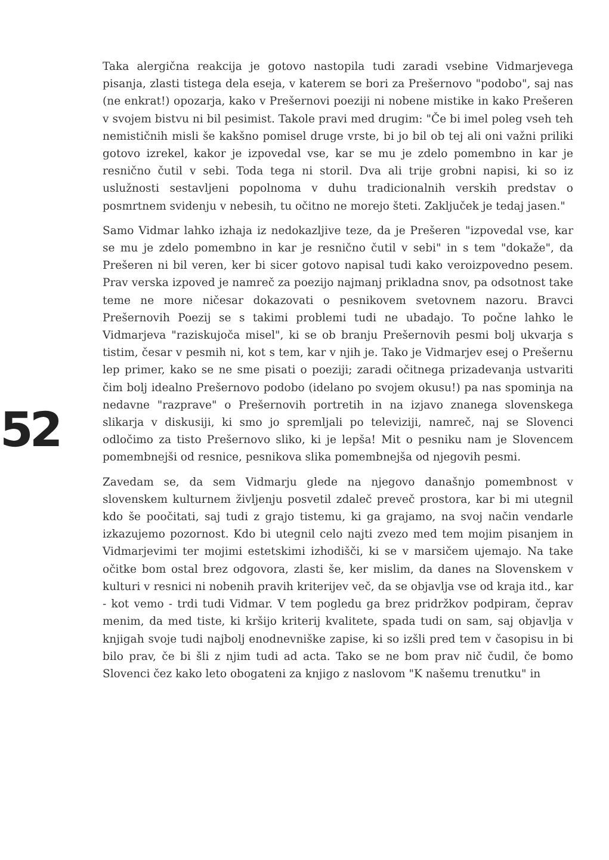Taka alergična reakcija je gotovo nastopila tudi zaradi vsebine Vidmarjevega pisanja, zlasti tistega dela eseja, v katerem se bori za Prešernovo "podobo", saj nas (ne enkrat!) opozarja, kako v Prešernovi poeziji ni nobene mistike in kako Prešeren v svojem bistvu ni bil pesimist. Takole pravi med drugim: "Če bi imel poleg vseh teh nemističnih misli še kakšno pomisel druge vrste, bi jo bil ob tej ali oni važni priliki gotovo izrekel, kakor je izpovedal vse, kar se mu je zdelo pomembno in kar je resnično čutil v sebi. Toda tega ni storil. Dva ali trije grobni napisi, ki so iz uslužnosti sestavljeni popolnoma v duhu tradicionalnih verskih predstav o posmrtnem svidenju v nebesih, tu očitno ne morejo šteti. Zaključek je tedaj jasen."
Samo Vidmar lahko izhaja iz nedokazljive teze, da je Prešeren "izpovedal vse, kar se mu je zdelo pomembno in kar je resnično čutil v sebi" in s tem "dokaže", da Prešeren ni bil veren, ker bi sicer gotovo napisal tudi kako veroizpovedno pesem. Prav verska izpoved je namreč za poezijo najmanj prikladna snov, pa odsotnost take teme ne more ničesar dokazovati o pesnikovem svetovnem nazoru. Bravci Prešernovih Poezij se s takimi problemi tudi ne ubadajo. To počne lahko le Vidmarjeva "raziskujoča misel", ki se ob branju Prešernovih pesmi bolj ukvarja s tistim, česar v pesmih ni, kot s tem, kar v njih je. Tako je Vidmarjev esej o Prešernu lep primer, kako se ne sme pisati o poeziji; zaradi očitnega prizadevanja ustvariti čim bolj idealno Prešernovo podobo (idelano po svojem okusu!) pa nas spominja na nedavne "razprave" o Prešernovih portretih in na izjavo znanega slovenskega slikarja v diskusiji, ki smo jo spremljali po televiziji, namreč, naj se Slovenci odločimo za tisto Prešernovo sliko, ki je lepša! Mit o pesniku nam je Slovencem pomembnejši od resnice, pesnikova slika pomembnejša od njegovih pesmi.
Zavedam se, da sem Vidmarju glede na njegovo današnjo pomembnost v slovenskem kulturnem življenju posvetil zdaleč preveč prostora, kar bi mi utegnil kdo še poočitati, saj tudi z grajo tistemu, ki ga grajamo, na svoj način vendarle izkazujemo pozornost. Kdo bi utegnil celo najti zvezo med tem mojim pisanjem in Vidmarjevimi ter mojimi estetskimi izhodišči, ki se v marsičem ujemajo. Na take očitke bom ostal brez odgovora, zlasti še, ker mislim, da danes na Slovenskem v kulturi v resnici ni nobenih pravih kriterijev več, da se objavlja vse od kraja itd., kar - kot vemo - trdi tudi Vidmar. V tem pogledu ga brez pridržkov podpiram, čeprav menim, da med tiste, ki kršijo kriterij kvalitete, spada tudi on sam, saj objavlja v knjigah svoje tudi najbolj enodnevniške zapise, ki so izšli pred tem v časopisu in bi bilo prav, če bi šli z njim tudi ad acta. Tako se ne bom prav nič čudil, če bomo Slovenci čez kako leto obogateni za knjigo z naslovom "K našemu trenutku" in
52